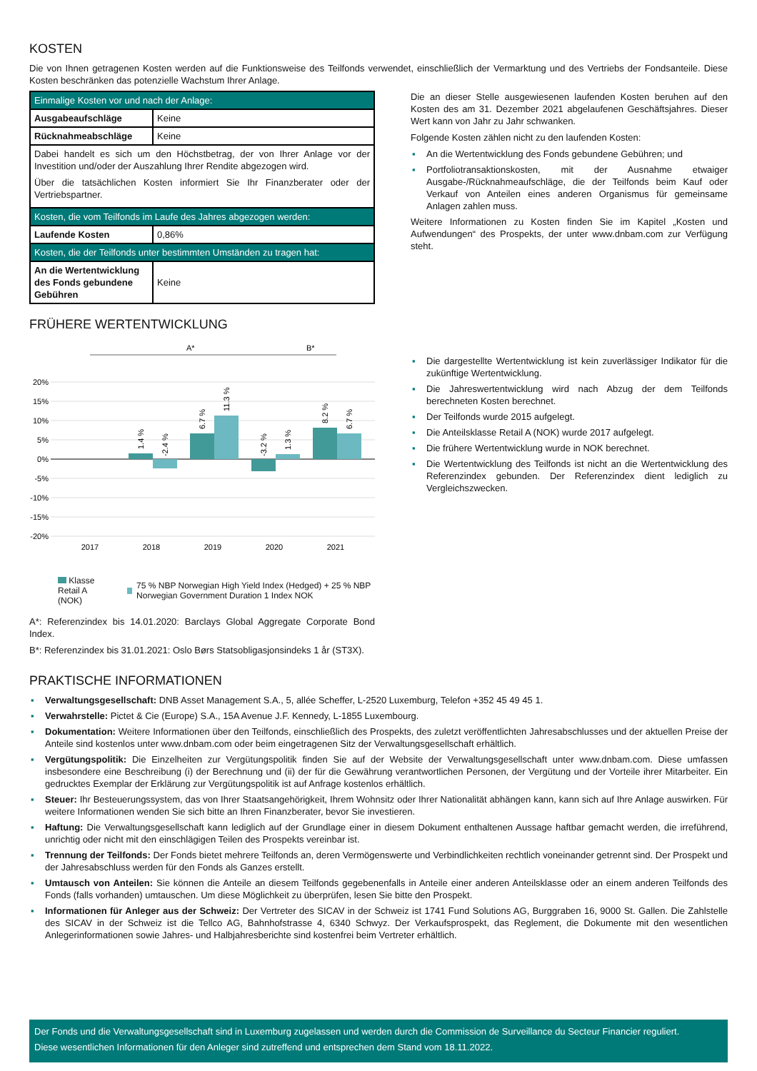KOSTEN
Die von Ihnen getragenen Kosten werden auf die Funktionsweise des Teilfonds verwendet, einschließlich der Vermarktung und des Vertriebs der Fondsanteile. Diese Kosten beschränken das potenzielle Wachstum Ihrer Anlage.
| Einmalige Kosten vor und nach der Anlage: | |
| Ausgabeaufschläge | Keine |
| Rücknahmeabschläge | Keine |
| Dabei handelt es sich um den Höchstbetrag, der von Ihrer Anlage vor der Investition und/oder der Auszahlung Ihrer Rendite abgezogen wird. Über die tatsächlichen Kosten informiert Sie Ihr Finanzberater oder der Vertriebspartner. | |
| Kosten, die vom Teilfonds im Laufe des Jahres abgezogen werden: | |
| Laufende Kosten | 0,86% |
| Kosten, die der Teilfonds unter bestimmten Umständen zu tragen hat: | |
| An die Wertentwicklung des Fonds gebundene Gebühren | Keine |
Die an dieser Stelle ausgewiesenen laufenden Kosten beruhen auf den Kosten des am 31. Dezember 2021 abgelaufenen Geschäftsjahres. Dieser Wert kann von Jahr zu Jahr schwanken.
Folgende Kosten zählen nicht zu den laufenden Kosten:
▪ An die Wertentwicklung des Fonds gebundene Gebühren; und
▪ Portfoliotransaktionskosten, mit der Ausnahme etwaiger Ausgabe-/Rücknahmeaufschläge, die der Teilfonds beim Kauf oder Verkauf von Anteilen eines anderen Organismus für gemeinsame Anlagen zahlen muss.
Weitere Informationen zu Kosten finden Sie im Kapitel „Kosten und Aufwendungen“ des Prospekts, der unter www.dnbam.com zur Verfügung steht.
FRÜHERE WERTENTWICKLUNG
A*
B*
20%
15%
10%
5%
0%
-5%
-10%
-15%
-20%
1.4 %
-2.4 %
6.7 %
11.3 %
-3.2 %
1.3 %
8.2 %
6.7 %
2017
2018
2019
2020
2021
Klasse Retail A (NOK)
75 % NBP Norwegian High Yield Index (Hedged) + 25 % NBP Norwegian Government Duration 1 Index NOK
A*: Referenzindex bis 14.01.2020: Barclays Global Aggregate Corporate Bond Index.
B*: Referenzindex bis 31.01.2021: Oslo Børs Statsobligasjonsindeks 1 år (ST3X).
▪ Die dargestellte Wertentwicklung ist kein zuverlässiger Indikator für die zukünftige Wertentwicklung.
▪ Die Jahreswertentwicklung wird nach Abzug der dem Teilfonds berechneten Kosten berechnet.
▪ Der Teilfonds wurde 2015 aufgelegt.
▪ Die Anteilsklasse Retail A (NOK) wurde 2017 aufgelegt.
▪ Die frühere Wertentwicklung wurde in NOK berechnet.
▪ Die Wertentwicklung des Teilfonds ist nicht an die Wertentwicklung des Referenzindex gebunden. Der Referenzindex dient lediglich zu Vergleichszwecken.
PRAKTISCHE INFORMATIONEN
▪ Verwaltungsgesellschaft: DNB Asset Management S.A., 5, allée Scheffer, L-2520 Luxemburg, Telefon +352 45 49 45 1.
▪ Verwahrstelle: Pictet & Cie (Europe) S.A., 15A Avenue J.F. Kennedy, L-1855 Luxembourg.
▪ Dokumentation: Weitere Informationen über den Teilfonds, einschließlich des Prospekts, des zuletzt veröffentlichten Jahresabschlusses und der aktuellen Preise der Anteile sind kostenlos unter www.dnbam.com oder beim eingetragenen Sitz der Verwaltungsgesellschaft erhältlich.
▪ Vergütungspolitik: Die Einzelheiten zur Vergütungspolitik finden Sie auf der Website der Verwaltungsgesellschaft unter www.dnbam.com. Diese umfassen insbesondere eine Beschreibung (i) der Berechnung und (ii) der für die Gewährung verantwortlichen Personen, der Vergütung und der Vorteile ihrer Mitarbeiter. Ein gedrucktes Exemplar der Erklärung zur Vergütungspolitik ist auf Anfrage kostenlos erhältlich.
▪ Steuer: Ihr Besteuerungssystem, das von Ihrer Staatsangehörigkeit, Ihrem Wohnsitz oder Ihrer Nationalität abhängen kann, kann sich auf Ihre Anlage auswirken. Für weitere Informationen wenden Sie sich bitte an Ihren Finanzberater, bevor Sie investieren.
▪ Haftung: Die Verwaltungsgesellschaft kann lediglich auf der Grundlage einer in diesem Dokument enthaltenen Aussage haftbar gemacht werden, die irreführend, unrichtig oder nicht mit den einschlägigen Teilen des Prospekts vereinbar ist.
▪ Trennung der Teilfonds: Der Fonds bietet mehrere Teilfonds an, deren Vermögenswerte und Verbindlichkeiten rechtlich voneinander getrennt sind. Der Prospekt und der Jahresabschluss werden für den Fonds als Ganzes erstellt.
▪ Umtausch von Anteilen: Sie können die Anteile an diesem Teilfonds gegebenenfalls in Anteile einer anderen Anteilsklasse oder an einem anderen Teilfonds des Fonds (falls vorhanden) umtauschen. Um diese Möglichkeit zu überprüfen, lesen Sie bitte den Prospekt.
▪ Informationen für Anleger aus der Schweiz: Der Vertreter des SICAV in der Schweiz ist 1741 Fund Solutions AG, Burggraben 16, 9000 St. Gallen. Die Zahlstelle des SICAV in der Schweiz ist die Tellco AG, Bahnhofstrasse 4, 6340 Schwyz. Der Verkaufsprospekt, das Reglement, die Dokumente mit den wesentlichen Anlegerinformationen sowie Jahres- und Halbjahresberichte sind kostenfrei beim Vertreter erhältlich.
Der Fonds und die Verwaltungsgesellschaft sind in Luxemburg zugelassen und werden durch die Commission de Surveillance du Secteur Financier reguliert.
Diese wesentlichen Informationen für den Anleger sind zutreffend und entsprechen dem Stand vom 18.11.2022.